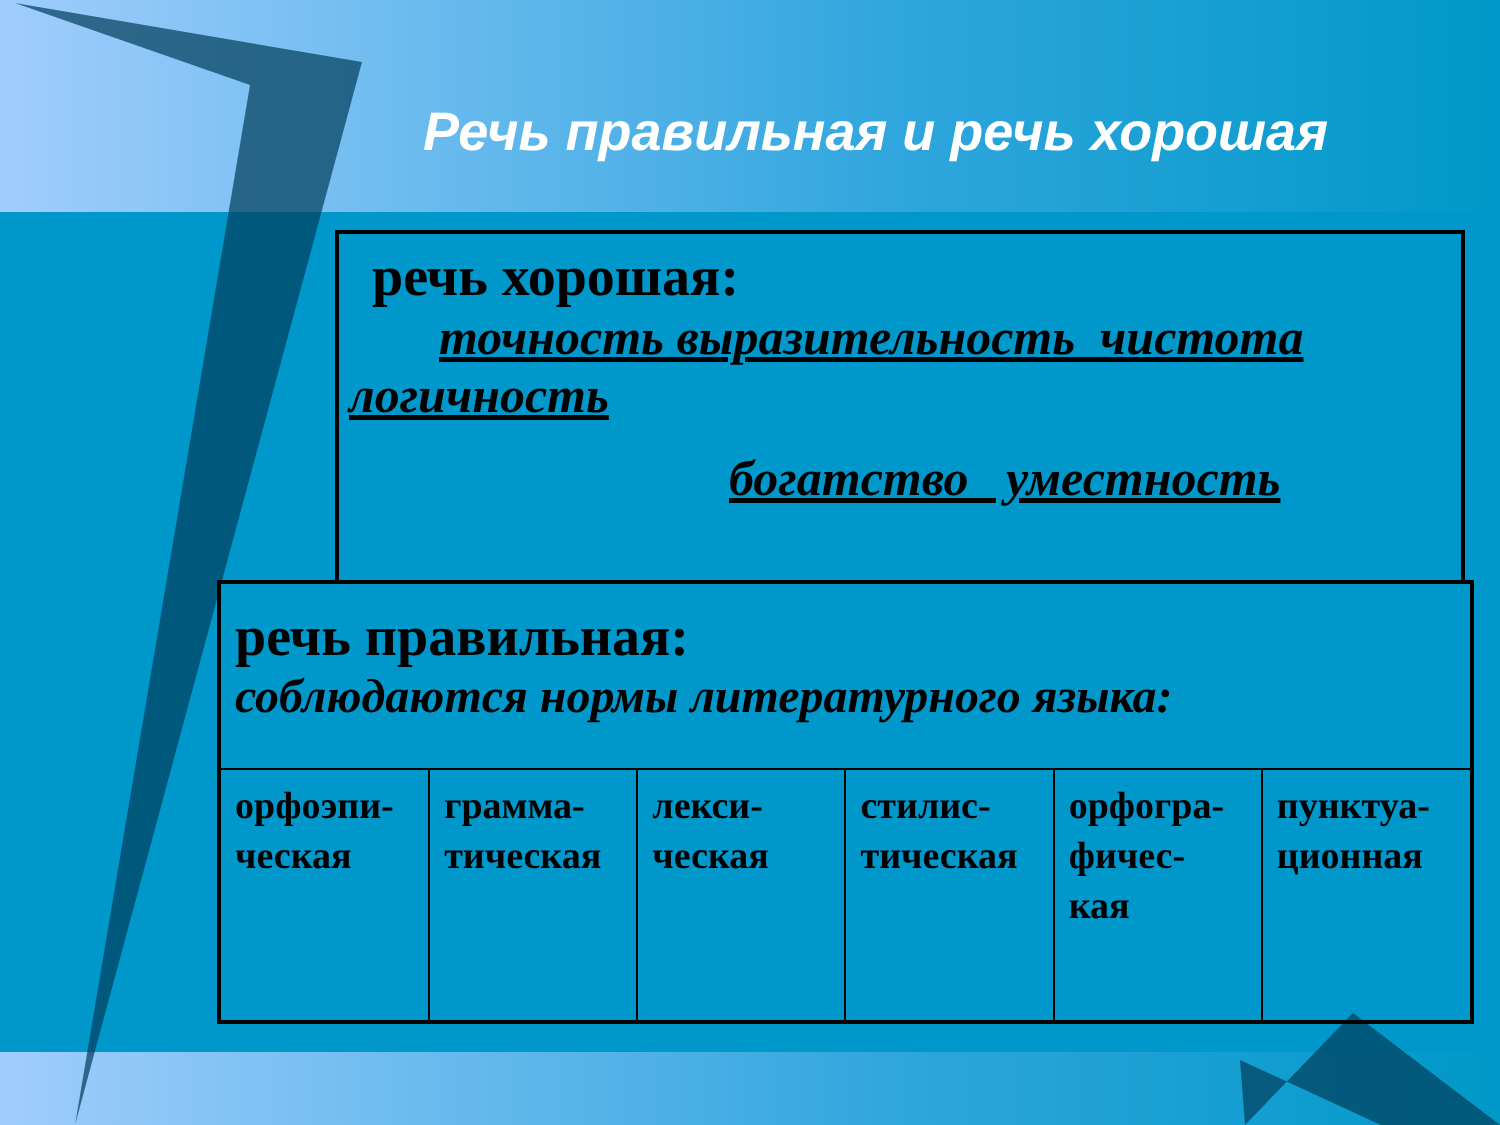Речь правильная и речь хорошая
речь хорошая:
точность выразительность чистота
логичность
богатство уместность
речь правильная:
соблюдаются нормы литературного языка:
| орфоэпи- ческая | грамма- тическая | лекси- ческая | стилис- тическая | орфогра- фичес- кая | пунктуа- ционная |